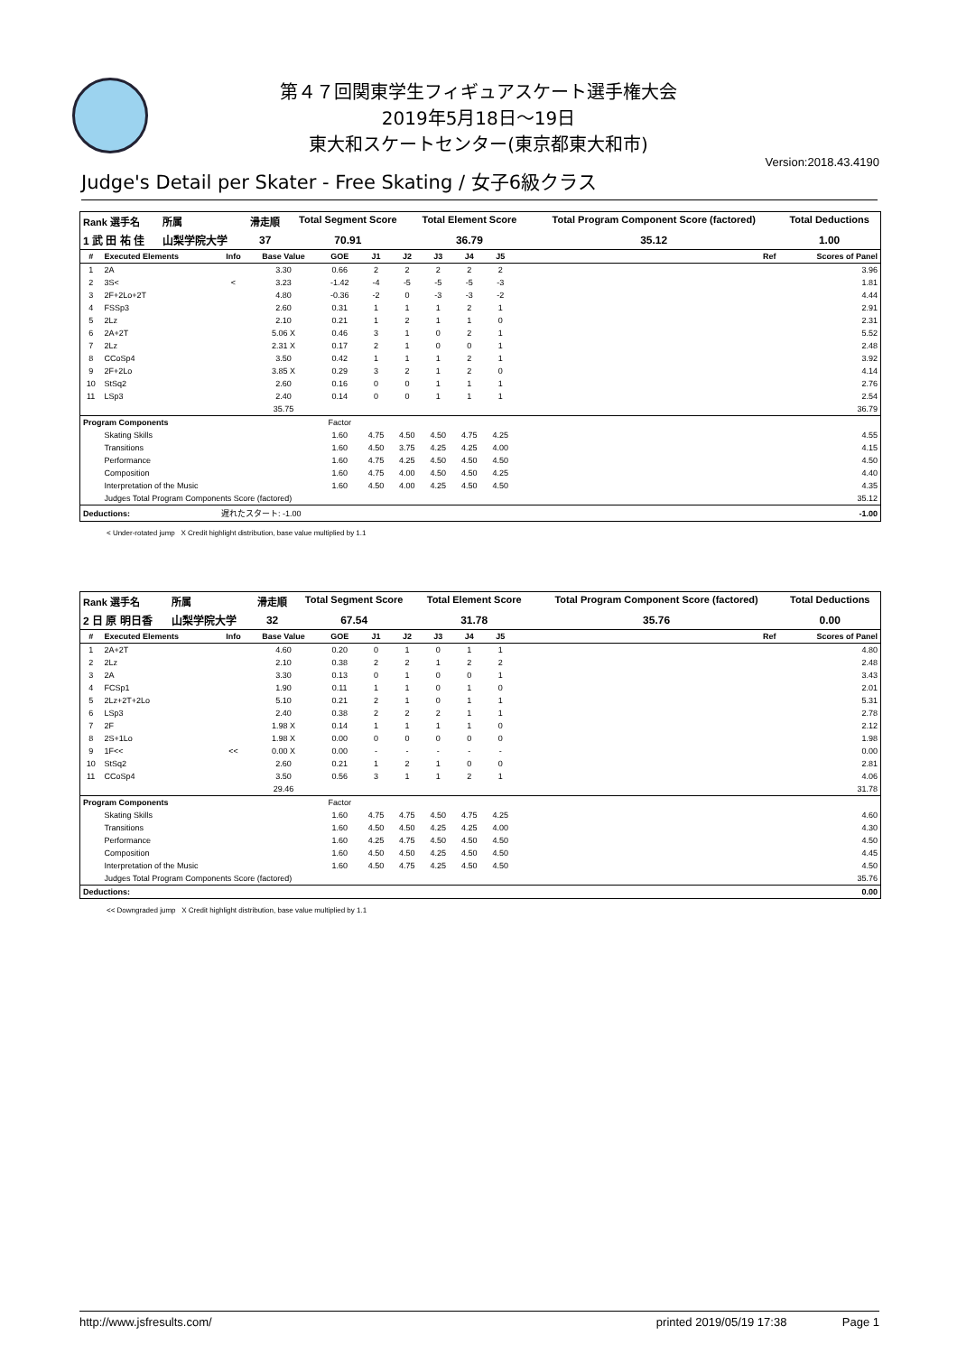第４７回関東学生フィギュアスケート選手権大会
2019年5月18日～19日
東大和スケートセンター(東京都東大和市)
Version:2018.43.4190
Judge's Detail per Skater - Free Skating / 女子6級クラス
| Rank 選手名 | 所属 | 滑走順 | Total Segment Score | Total Element Score | Total Program Component Score (factored) | Total Deductions |
| --- | --- | --- | --- | --- | --- | --- |
| 1 武 田 祐 佳 | 山梨学院大学 | 37 | 70.91 | 36.79 | 35.12 | 1.00 |
| # | Executed Elements | Info | Base Value | GOE | J1 | J2 | J3 | J4 | J5 | | Ref | Scores of Panel |
| --- | --- | --- | --- | --- | --- | --- | --- | --- | --- | --- | --- | --- |
| 1 | 2A | | 3.30 | 0.66 | 2 | 2 | 2 | 2 | 2 | | | 3.96 |
| 2 | 3S< | < | 3.23 | -1.42 | -4 | -5 | -5 | -5 | -3 | | | 1.81 |
| 3 | 2F+2Lo+2T | | 4.80 | -0.36 | -2 | 0 | -3 | -3 | -2 | | | 4.44 |
| 4 | FSSp3 | | 2.60 | 0.31 | 1 | 1 | 1 | 2 | 1 | | | 2.91 |
| 5 | 2Lz | | 2.10 | 0.21 | 1 | 2 | 1 | 1 | 0 | | | 2.31 |
| 6 | 2A+2T | | 5.06 X | 0.46 | 3 | 1 | 0 | 2 | 1 | | | 5.52 |
| 7 | 2Lz | | 2.31 X | 0.17 | 2 | 1 | 0 | 0 | 1 | | | 2.48 |
| 8 | CCoSp4 | | 3.50 | 0.42 | 1 | 1 | 1 | 2 | 1 | | | 3.92 |
| 9 | 2F+2Lo | | 3.85 X | 0.29 | 3 | 2 | 1 | 2 | 0 | | | 4.14 |
| 10 | StSq2 | | 2.60 | 0.16 | 0 | 0 | 1 | 1 | 1 | | | 2.76 |
| 11 | LSp3 | | 2.40 | 0.14 | 0 | 0 | 1 | 1 | 1 | | | 2.54 |
| | | | 35.75 | | | | | | | | | 36.79 |
| Program Components | | | | Factor | | | | | | | | |
| | Skating Skills | | | 1.60 | 4.75 | 4.50 | 4.50 | 4.75 | 4.25 | | | 4.55 |
| | Transitions | | | 1.60 | 4.50 | 3.75 | 4.25 | 4.25 | 4.00 | | | 4.15 |
| | Performance | | | 1.60 | 4.75 | 4.25 | 4.50 | 4.50 | 4.50 | | | 4.50 |
| | Composition | | | 1.60 | 4.75 | 4.00 | 4.50 | 4.50 | 4.25 | | | 4.40 |
| | Interpretation of the Music | | | 1.60 | 4.50 | 4.00 | 4.25 | 4.50 | 4.50 | | | 4.35 |
| | Judges Total Program Components Score (factored) | | | | | | | | | | | 35.12 |
| Deductions: | | 遅れたスタート: -1.00 | | | | | | | | | | -1.00 |
< Under-rotated jump X Credit highlight distribution, base value multiplied by 1.1
| Rank 選手名 | 所属 | 滑走順 | Total Segment Score | Total Element Score | Total Program Component Score (factored) | Total Deductions |
| --- | --- | --- | --- | --- | --- | --- |
| 2 日 原 明日香 | 山梨学院大学 | 32 | 67.54 | 31.78 | 35.76 | 0.00 |
| # | Executed Elements | Info | Base Value | GOE | J1 | J2 | J3 | J4 | J5 | | Ref | Scores of Panel |
| --- | --- | --- | --- | --- | --- | --- | --- | --- | --- | --- | --- | --- |
| 1 | 2A+2T | | 4.60 | 0.20 | 0 | 1 | 0 | 1 | 1 | | | 4.80 |
| 2 | 2Lz | | 2.10 | 0.38 | 2 | 2 | 1 | 2 | 2 | | | 2.48 |
| 3 | 2A | | 3.30 | 0.13 | 0 | 1 | 0 | 0 | 1 | | | 3.43 |
| 4 | FCSp1 | | 1.90 | 0.11 | 1 | 1 | 0 | 1 | 0 | | | 2.01 |
| 5 | 2Lz+2T+2Lo | | 5.10 | 0.21 | 2 | 1 | 0 | 1 | 1 | | | 5.31 |
| 6 | LSp3 | | 2.40 | 0.38 | 2 | 2 | 2 | 1 | 1 | | | 2.78 |
| 7 | 2F | | 1.98 X | 0.14 | 1 | 1 | 1 | 1 | 0 | | | 2.12 |
| 8 | 2S+1Lo | | 1.98 X | 0.00 | 0 | 0 | 0 | 0 | 0 | | | 1.98 |
| 9 | 1F<< | << | 0.00 X | 0.00 | - | - | - | - | - | | | 0.00 |
| 10 | StSq2 | | 2.60 | 0.21 | 1 | 2 | 1 | 0 | 0 | | | 2.81 |
| 11 | CCoSp4 | | 3.50 | 0.56 | 3 | 1 | 1 | 2 | 1 | | | 4.06 |
| | | | 29.46 | | | | | | | | | 31.78 |
| Program Components | | | | Factor | | | | | | | | |
| | Skating Skills | | | 1.60 | 4.75 | 4.75 | 4.50 | 4.75 | 4.25 | | | 4.60 |
| | Transitions | | | 1.60 | 4.50 | 4.50 | 4.25 | 4.25 | 4.00 | | | 4.30 |
| | Performance | | | 1.60 | 4.25 | 4.75 | 4.50 | 4.50 | 4.50 | | | 4.50 |
| | Composition | | | 1.60 | 4.50 | 4.50 | 4.25 | 4.50 | 4.50 | | | 4.45 |
| | Interpretation of the Music | | | 1.60 | 4.50 | 4.75 | 4.25 | 4.50 | 4.50 | | | 4.50 |
| | Judges Total Program Components Score (factored) | | | | | | | | | | | 35.76 |
| Deductions: | | | | | | | | | | | | 0.00 |
<< Downgraded jump X Credit highlight distribution, base value multiplied by 1.1
http://www.jsfresults.com/ printed 2019/05/19 17:38 Page 1